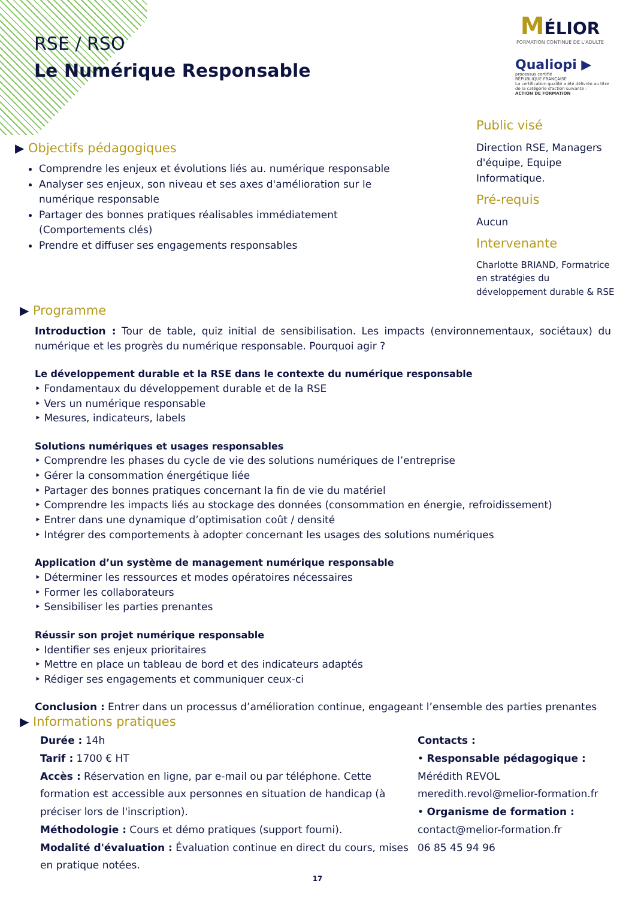RSE / RSO
Le Numérique Responsable
MÉLIOR
FORMATION CONTINUE DE L'ADULTE
Qualiopi ▶
processus certifié
RÉPUBLIQUE FRANÇAISE
La certification qualité a été délivrée au titre de la catégorie d'action suivante :
ACTION DE FORMATION
▶ Objectifs pédagogiques
Comprendre les enjeux et évolutions liés au. numérique responsable
Analyser ses enjeux, son niveau et ses axes d'amélioration sur le numérique responsable
Partager des bonnes pratiques réalisables immédiatement (Comportements clés)
Prendre et diffuser ses engagements responsables
Public visé
Direction RSE, Managers d'équipe, Equipe Informatique.
Pré-requis
Aucun
Intervenante
Charlotte BRIAND, Formatrice en stratégies du développement durable & RSE
▶ Programme
Introduction : Tour de table, quiz initial de sensibilisation. Les impacts (environnementaux, sociétaux) du numérique et les progrès du numérique responsable. Pourquoi agir ?
Le développement durable et la RSE dans le contexte du numérique responsable
‣ Fondamentaux du développement durable et de la RSE
‣ Vers un numérique responsable
‣ Mesures, indicateurs, labels
Solutions numériques et usages responsables
‣ Comprendre les phases du cycle de vie des solutions numériques de l’entreprise
‣ Gérer la consommation énergétique liée
‣ Partager des bonnes pratiques concernant la fin de vie du matériel
‣ Comprendre les impacts liés au stockage des données (consommation en énergie, refroidissement)
‣ Entrer dans une dynamique d’optimisation coût / densité
‣ Intégrer des comportements à adopter concernant les usages des solutions numériques
Application d’un système de management numérique responsable
‣ Déterminer les ressources et modes opératoires nécessaires
‣ Former les collaborateurs
‣ Sensibiliser les parties prenantes
Réussir son projet numérique responsable
‣ Identifier ses enjeux prioritaires
‣ Mettre en place un tableau de bord et des indicateurs adaptés
‣ Rédiger ses engagements et communiquer ceux-ci
Conclusion : Entrer dans un processus d’amélioration continue, engageant l’ensemble des parties prenantes
▶ Informations pratiques
Durée : 14h
Tarif : 1700 € HT
Accès : Réservation en ligne, par e-mail ou par téléphone. Cette formation est accessible aux personnes en situation de handicap (à préciser lors de l'inscription).
Méthodologie : Cours et démo pratiques (support fourni).
Modalité d'évaluation : Évaluation continue en direct du cours, mises en pratique notées.
Contacts :
• Responsable pédagogique :
Mérédith REVOL
meredith.revol@melior-formation.fr
• Organisme de formation :
contact@melior-formation.fr
06 85 45 94 96
17